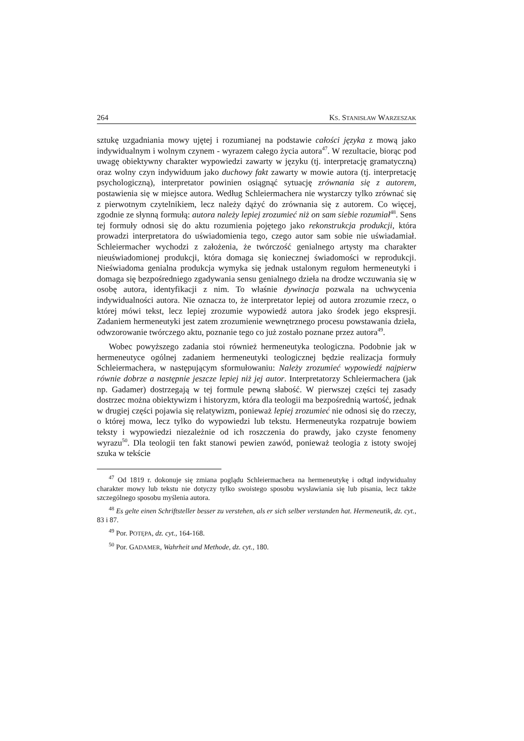264 KS. STANISŁAW WARZESZAK
sztukę uzgadniania mowy ujętej i rozumianej na podstawie całości języka z mową jako indywidualnym i wolnym czynem - wyrazem całego życia autora<sup>47</sup>. W rezultacie, biorąc pod uwagę obiektywny charakter wypowiedzi zawarty w języku (tj. interpretację gramatyczną) oraz wolny czyn indywiduum jako duchowy fakt zawarty w mowie autora (tj. interpretację psychologiczną), interpretator powinien osiągnąć sytuację zrównania się z autorem, postawienia się w miejsce autora. Według Schleiermachera nie wystarczy tylko zrównać się z pierwotnym czytelnikiem, lecz należy dążyć do zrównania się z autorem. Co więcej, zgodnie ze słynną formułą: autora należy lepiej zrozumieć niż on sam siebie rozumiał<sup>48</sup>. Sens tej formuły odnosi się do aktu rozumienia pojętego jako rekonstrukcja produkcji, która prowadzi interpretatora do uświadomienia tego, czego autor sam sobie nie uświadamiał. Schleiermacher wychodzi z założenia, że twórczość genialnego artysty ma charakter nieuświadomionej produkcji, która domaga się koniecznej świadomości w reprodukcji. Nieświadoma genialna produkcja wymyka się jednak ustalonym regułom hermeneutyki i domaga się bezpośredniego zgadywania sensu genialnego dzieła na drodze wczuwania się w osobę autora, identyfikacji z nim. To właśnie dywinacja pozwala na uchwycenia indywidualności autora. Nie oznacza to, że interpretator lepiej od autora zrozumie rzecz, o której mówi tekst, lecz lepiej zrozumie wypowiedź autora jako środek jego ekspresji. Zadaniem hermeneutyki jest zatem zrozumienie wewnętrznego procesu powstawania dzieła, odwzorowanie twórczego aktu, poznanie tego co już zostało poznane przez autora<sup>49</sup>.
Wobec powyższego zadania stoi również hermeneutyka teologiczna. Podobnie jak w hermeneutyce ogólnej zadaniem hermeneutyki teologicznej będzie realizacja formuły Schleiermachera, w następującym sformułowaniu: Należy zrozumieć wypowiedź najpierw równie dobrze a następnie jeszcze lepiej niż jej autor. Interpretatorzy Schleiermachera (jak np. Gadamer) dostrzegają w tej formule pewną słabość. W pierwszej części tej zasady dostrzec można obiektywizm i historyzm, która dla teologii ma bezpośrednią wartość, jednak w drugiej części pojawia się relatywizm, ponieważ lepiej zrozumieć nie odnosi się do rzeczy, o której mowa, lecz tylko do wypowiedzi lub tekstu. Hermeneutyka rozpatruje bowiem teksty i wypowiedzi niezależnie od ich roszczenia do prawdy, jako czyste fenomeny wyrazu<sup>50</sup>. Dla teologii ten fakt stanowi pewien zawód, ponieważ teologia z istoty swojej szuka w tekście
<sup>47</sup> Od 1819 r. dokonuje się zmiana poglądu Schleiermachera na hermeneutykę i odtąd indywidualny charakter mowy lub tekstu nie dotyczy tylko swoistego sposobu wysławiania się lub pisania, lecz także szczególnego sposobu myślenia autora.
<sup>48</sup> Es gelte einen Schriftsteller besser zu verstehen, als er sich selber verstanden hat. Hermeneutik, dz. cyt., 83 i 87.
<sup>49</sup> Por. POTĘPA, dz. cyt., 164-168.
<sup>50</sup> Por. GADAMER, Wahrheit und Methode, dz. cyt., 180.